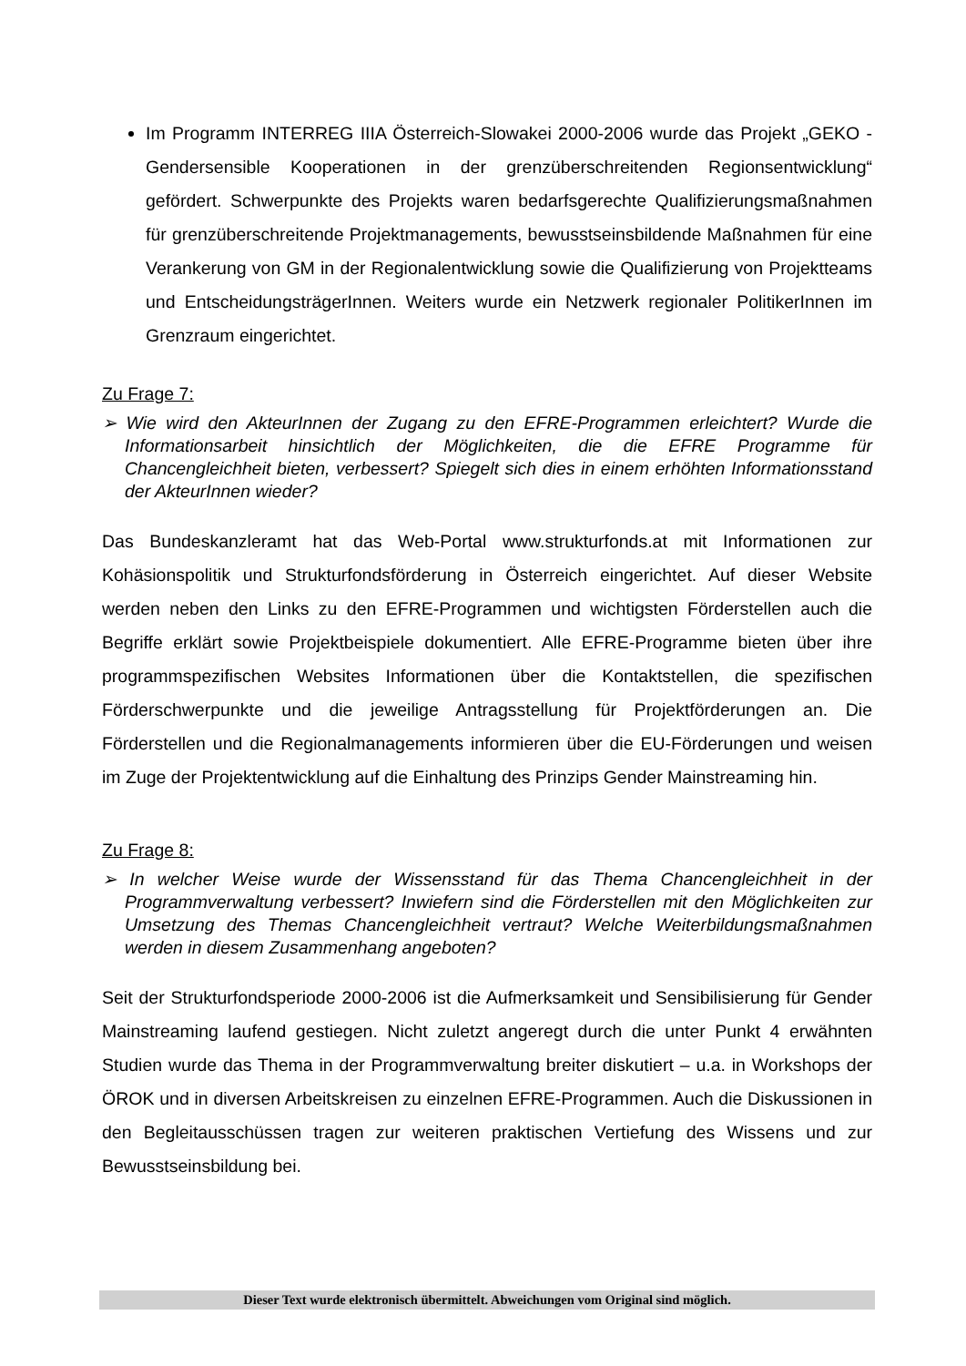Im Programm INTERREG IIIA Österreich-Slowakei 2000-2006 wurde das Projekt „GEKO - Gendersensible Kooperationen in der grenzüberschreitenden Regionsentwicklung“ gefördert. Schwerpunkte des Projekts waren bedarfsgerechte Qualifizierungsmaßnahmen für grenzüberschreitende Projektmanagements, bewusstseinsbildende Maßnahmen für eine Verankerung von GM in der Regionalentwicklung sowie die Qualifizierung von Projektteams und EntscheidungsträgerInnen. Weiters wurde ein Netzwerk regionaler PolitikerInnen im Grenzraum eingerichtet.
Zu Frage 7:
➢ Wie wird den AkteurInnen der Zugang zu den EFRE-Programmen erleichtert? Wurde die Informationsarbeit hinsichtlich der Möglichkeiten, die die EFRE Programme für Chancengleichheit bieten, verbessert? Spiegelt sich dies in einem erhöhten Informationsstand der AkteurInnen wieder?
Das Bundeskanzleramt hat das Web-Portal www.strukturfonds.at mit Informationen zur Kohäsionspolitik und Strukturfondsförderung in Österreich eingerichtet. Auf dieser Website werden neben den Links zu den EFRE-Programmen und wichtigsten Förderstellen auch die Begriffe erklärt sowie Projektbeispiele dokumentiert. Alle EFRE-Programme bieten über ihre programmspezifischen Websites Informationen über die Kontaktstellen, die spezifischen Förderschwerpunkte und die jeweilige Antragsstellung für Projektförderungen an. Die Förderstellen und die Regionalmanagements informieren über die EU-Förderungen und weisen im Zuge der Projektentwicklung auf die Einhaltung des Prinzips Gender Mainstreaming hin.
Zu Frage 8:
➢ In welcher Weise wurde der Wissensstand für das Thema Chancengleichheit in der Programmverwaltung verbessert? Inwiefern sind die Förderstellen mit den Möglichkeiten zur Umsetzung des Themas Chancengleichheit vertraut? Welche Weiterbildungsmaßnahmen werden in diesem Zusammenhang angeboten?
Seit der Strukturfondsperiode 2000-2006 ist die Aufmerksamkeit und Sensibilisierung für Gender Mainstreaming laufend gestiegen. Nicht zuletzt angeregt durch die unter Punkt 4 erwähnten Studien wurde das Thema in der Programmverwaltung breiter diskutiert – u.a. in Workshops der ÖROK und in diversen Arbeitskreisen zu einzelnen EFRE-Programmen. Auch die Diskussionen in den Begleitausschüssen tragen zur weiteren praktischen Vertiefung des Wissens und zur Bewusstseinsbildung bei.
Dieser Text wurde elektronisch übermittelt. Abweichungen vom Original sind möglich.